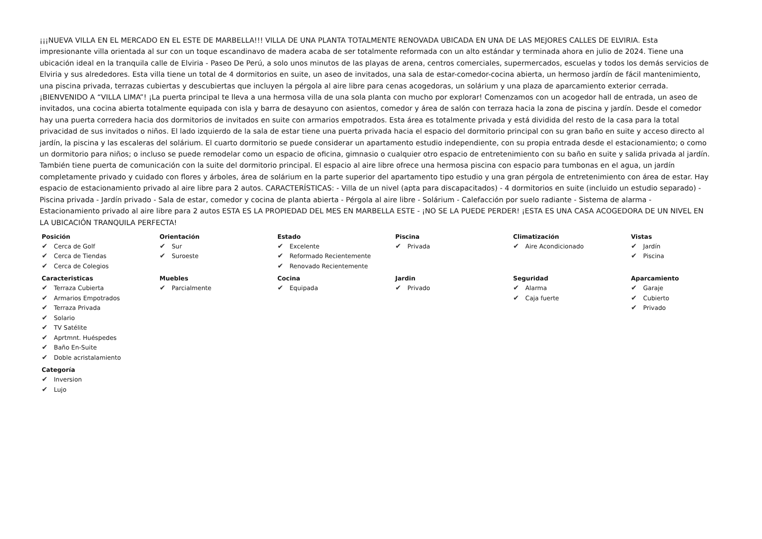¡¡¡NUEVA VILLA EN EL MERCADO EN EL ESTE DE MARBELLA!!! VILLA DE UNA PLANTA TOTALMENTE RENOVADA UBICADA EN UNA DE LAS MEJORES CALLES DE ELVIRIA. Esta impresionante villa orientada al sur con un toque escandinavo de madera acaba de ser totalmente reformada con un alto estándar y terminada ahora en julio de 2024. Tiene una ubicación ideal en la tranquila calle de Elviria - Paseo De Perú, a solo unos minutos de las playas de arena, centros comerciales, supermercados, escuelas y todos los demás servicios de Elviria y sus alrededores. Esta villa tiene un total de 4 dormitorios en suite, un aseo de invitados, una sala de estar-comedor-cocina abierta, un hermoso jardín de fácil mantenimiento, una piscina privada, terrazas cubiertas y descubiertas que incluyen la pérgola al aire libre para cenas acogedoras, un solárium y una plaza de aparcamiento exterior cerrada. ¡BIENVENIDO A “VILLA LIMA”! ¡La puerta principal te lleva a una hermosa villa de una sola planta con mucho por explorar! Comenzamos con un acogedor hall de entrada, un aseo de invitados, una cocina abierta totalmente equipada con isla y barra de desayuno con asientos, comedor y área de salón con terraza hacia la zona de piscina y jardín. Desde el comedor hay una puerta corredera hacia dos dormitorios de invitados en suite con armarios empotrados. Esta área es totalmente privada y está dividida del resto de la casa para la total privacidad de sus invitados o niños. El lado izquierdo de la sala de estar tiene una puerta privada hacia el espacio del dormitorio principal con su gran baño en suite y acceso directo al jardín, la piscina y las escaleras del solárium. El cuarto dormitorio se puede considerar un apartamento estudio independiente, con su propia entrada desde el estacionamiento; o como un dormitorio para niños; o incluso se puede remodelar como un espacio de oficina, gimnasio o cualquier otro espacio de entretenimiento con su baño en suite y salida privada al jardín. También tiene puerta de comunicación con la suite del dormitorio principal. El espacio al aire libre ofrece una hermosa piscina con espacio para tumbonas en el agua, un jardín completamente privado y cuidado con flores y árboles, área de solárium en la parte superior del apartamento tipo estudio y una gran pérgola de entretenimiento con área de estar. Hay espacio de estacionamiento privado al aire libre para 2 autos. CARACTERÍSTICAS: - Villa de un nivel (apta para discapacitados) - 4 dormitorios en suite (incluido un estudio separado) - Piscina privada - Jardín privado - Sala de estar, comedor y cocina de planta abierta - Pérgola al aire libre - Solárium - Calefacción por suelo radiante - Sistema de alarma - Estacionamiento privado al aire libre para 2 autos ESTA ES LA PROPIEDAD DEL MES EN MARBELLA ESTE - ¡NO SE LA PUEDE PERDER! ¡ESTA ES UNA CASA ACOGEDORA DE UN NIVEL EN LA UBICACIÓN TRANQUILA PERFECTA!
Posición
✔ Cerca de Golf
✔ Cerca de Tiendas
✔ Cerca de Colegios
Orientación
✔ Sur
✔ Suroeste
Estado
✔ Excelente
✔ Reformado Recientemente
✔ Renovado Recientemente
Piscina
✔ Privada
Climatización
✔ Aire Acondicionado
Vistas
✔ Jardín
✔ Piscina
Caracteristicas
✔ Terraza Cubierta
✔ Armarios Empotrados
✔ Terraza Privada
✔ Solario
✔ TV Satélite
✔ Aprtmnt. Huéspedes
✔ Baño En-Suite
✔ Doble acristalamiento
Muebles
✔ Parcialmente
Cocina
✔ Equipada
Jardin
✔ Privado
Seguridad
✔ Alarma
✔ Caja fuerte
Aparcamiento
✔ Garaje
✔ Cubierto
✔ Privado
Categoría
✔ Inversion
✔ Lujo